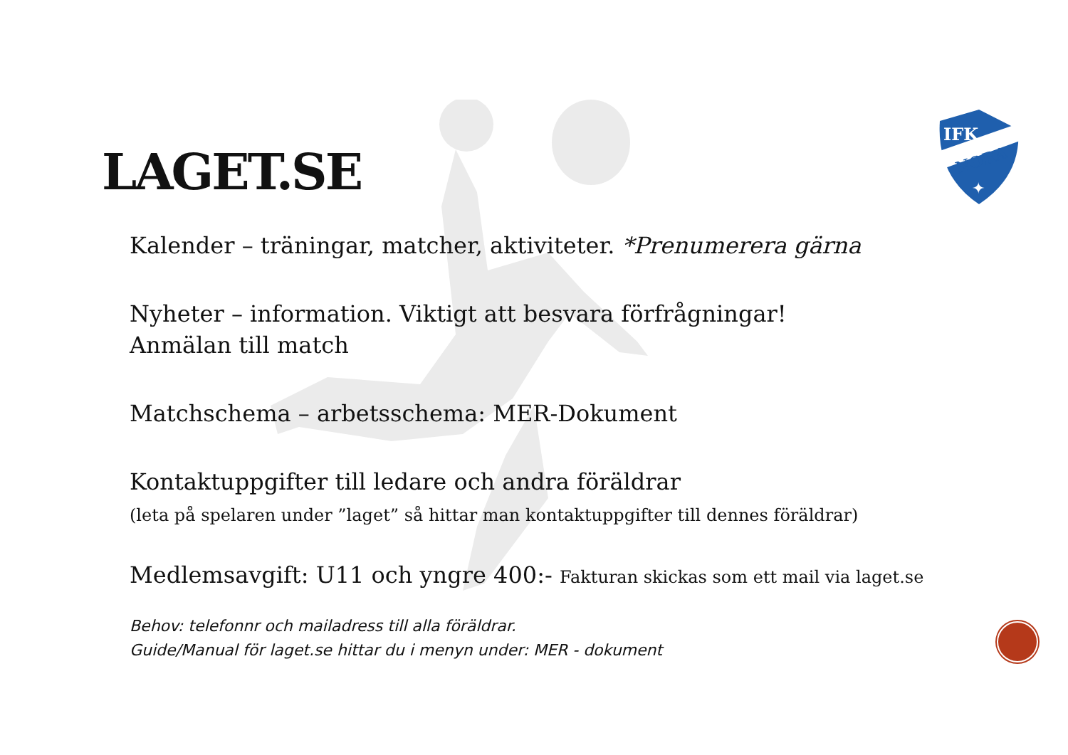IFK
NORA
✦
LAGET.SE
Kalender – träningar, matcher, aktiviteter. *Prenumerera gärna
Nyheter – information. Viktigt att besvara förfrågningar!
Anmälan till match
Matchschema – arbetsschema: MER-Dokument
Kontaktuppgifter till ledare och andra föräldrar
(leta på spelaren under ”laget” så hittar man kontaktuppgifter till dennes föräldrar)
Medlemsavgift: U11 och yngre 400:- Fakturan skickas som ett mail via laget.se
Behov: telefonnr och mailadress till alla föräldrar.
Guide/Manual för laget.se hittar du i menyn under: MER - dokument